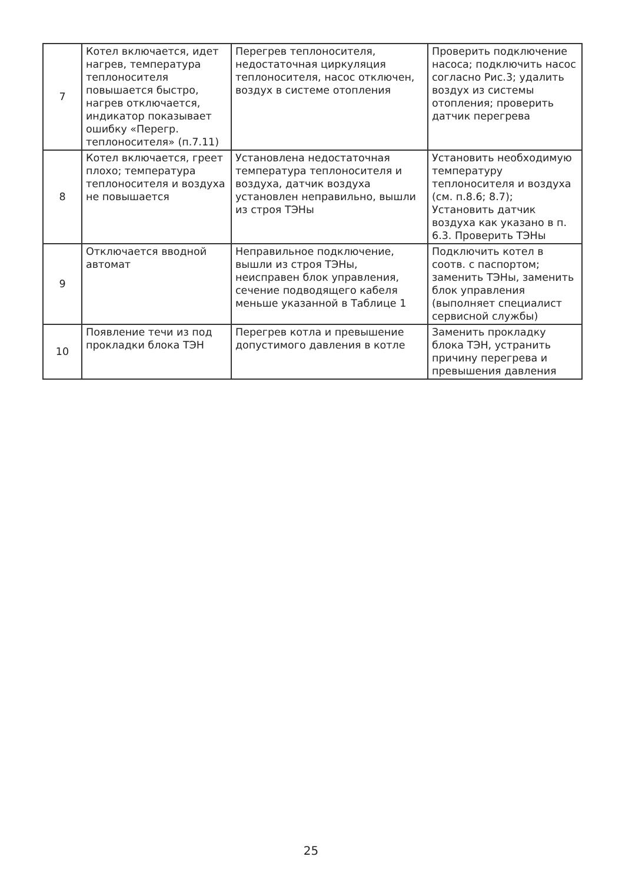| 7 | Котел включается, идет нагрев, температура теплоносителя повышается быстро, нагрев отключается, индикатор показывает ошибку «Перегр. теплоносителя» (п.7.11) | Перегрев теплоносителя, недостаточная циркуляция теплоносителя, насос отключен, воздух в системе отопления | Проверить подключение насоса; подключить насос согласно Рис.3; удалить воздух из системы отопления; проверить датчик перегрева |
| 8 | Котел включается, греет плохо; температура теплоносителя и воздуха не повышается | Установлена недостаточная температура теплоносителя и воздуха, датчик воздуха установлен неправильно, вышли из строя ТЭНы | Установить необходимую температуру теплоносителя и воздуха (см. п.8.6; 8.7); Установить датчик воздуха как указано в п. 6.3. Проверить ТЭНы |
| 9 | Отключается вводной автомат | Неправильное подключение, вышли из строя ТЭНы, неисправен блок управления, сечение подводящего кабеля меньше указанной в Таблице 1 | Подключить котел в соотв. с паспортом; заменить ТЭНы, заменить блок управления (выполняет специалист сервисной службы) |
| 10 | Появление течи из под прокладки блока ТЭН | Перегрев котла и превышение допустимого давления в котле | Заменить прокладку блока ТЭН, устранить причину перегрева и превышения давления |
25